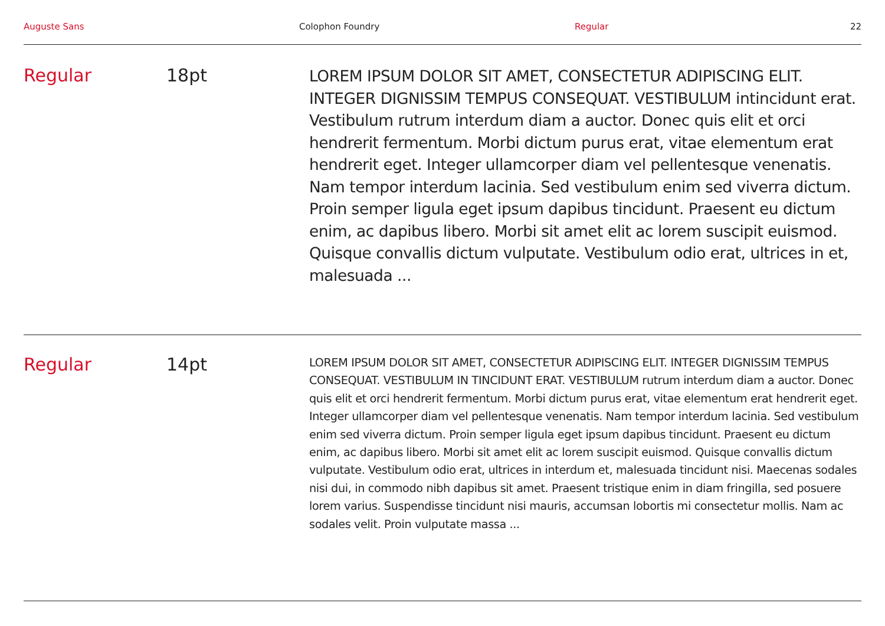Auguste Sans Colophon Foundry Regular 22
Regular 18pt
LOREM IPSUM DOLOR SIT AMET, CONSECTETUR ADIPISCING ELIT. INTEGER DIGNISSIM TEMPUS CONSEQUAT. VESTIBULUM intincidunt erat. Vestibulum rutrum interdum diam a auctor. Donec quis elit et orci hendrerit fermentum. Morbi dictum purus erat, vitae elementum erat hendrerit eget. Integer ullamcorper diam vel pellentesque venenatis. Nam tempor interdum lacinia. Sed vestibulum enim sed viverra dictum. Proin semper ligula eget ipsum dapibus tincidunt. Praesent eu dictum enim, ac dapibus libero. Morbi sit amet elit ac lorem suscipit euismod. Quisque convallis dictum vulputate. Vestibulum odio erat, ultrices in et, malesuada ...
Regular 14pt
LOREM IPSUM DOLOR SIT AMET, CONSECTETUR ADIPISCING ELIT. INTEGER DIGNISSIM TEMPUS CONSEQUAT. VESTIBULUM IN TINCIDUNT ERAT. VESTIBULUM rutrum interdum diam a auctor. Donec quis elit et orci hendrerit fermentum. Morbi dictum purus erat, vitae elementum erat hendrerit eget. Integer ullamcorper diam vel pellentesque venenatis. Nam tempor interdum lacinia. Sed vestibulum enim sed viverra dictum. Proin semper ligula eget ipsum dapibus tincidunt. Praesent eu dictum enim, ac dapibus libero. Morbi sit amet elit ac lorem suscipit euismod. Quisque convallis dictum vulputate. Vestibulum odio erat, ultrices in interdum et, malesuada tincidunt nisi. Maecenas sodales nisi dui, in commodo nibh dapibus sit amet. Praesent tristique enim in diam fringilla, sed posuere lorem varius. Suspendisse tincidunt nisi mauris, accumsan lobortis mi consectetur mollis. Nam ac sodales velit. Proin vulputate massa ...